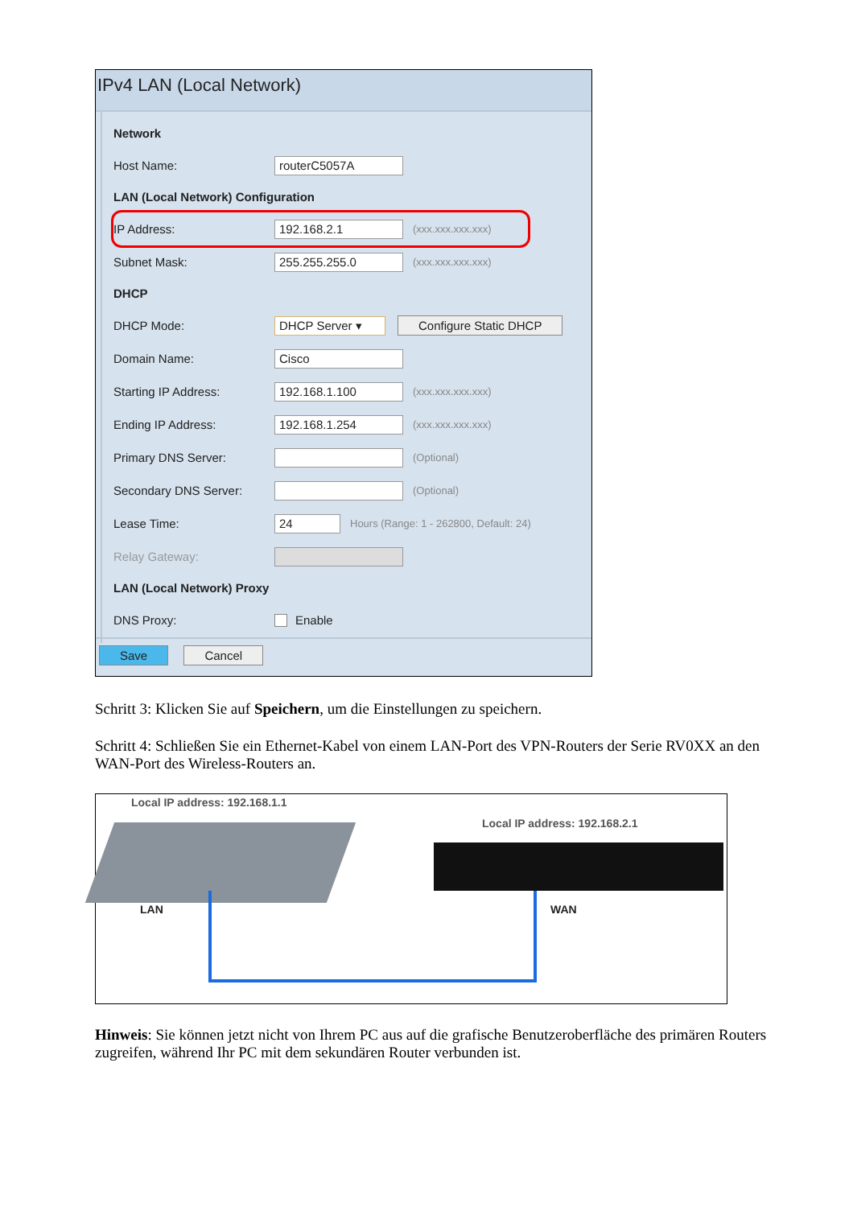IPv4 LAN (Local Network)
Network
Host Name: routerC5057A
LAN (Local Network) Configuration
IP Address: 192.168.2.1 (xxx.xxx.xxx.xxx)
Subnet Mask: 255.255.255.0 (xxx.xxx.xxx.xxx)
DHCP
DHCP Mode: DHCP Server ▾ Configure Static DHCP
Domain Name: Cisco
Starting IP Address: 192.168.1.100 (xxx.xxx.xxx.xxx)
Ending IP Address: 192.168.1.254 (xxx.xxx.xxx.xxx)
Primary DNS Server: (Optional)
Secondary DNS Server: (Optional)
Lease Time: 24 Hours (Range: 1 - 262800, Default: 24)
Relay Gateway:
LAN (Local Network) Proxy
DNS Proxy: Enable
Save Cancel
Schritt 3: Klicken Sie auf Speichern, um die Einstellungen zu speichern.
Schritt 4: Schließen Sie ein Ethernet-Kabel von einem LAN-Port des VPN-Routers der Serie RV0XX an den WAN-Port des Wireless-Routers an.
Local IP address: 192.168.1.1
Local IP address: 192.168.2.1
LAN WAN
Hinweis: Sie können jetzt nicht von Ihrem PC aus auf die grafische Benutzeroberfläche des primären Routers zugreifen, während Ihr PC mit dem sekundären Router verbunden ist.